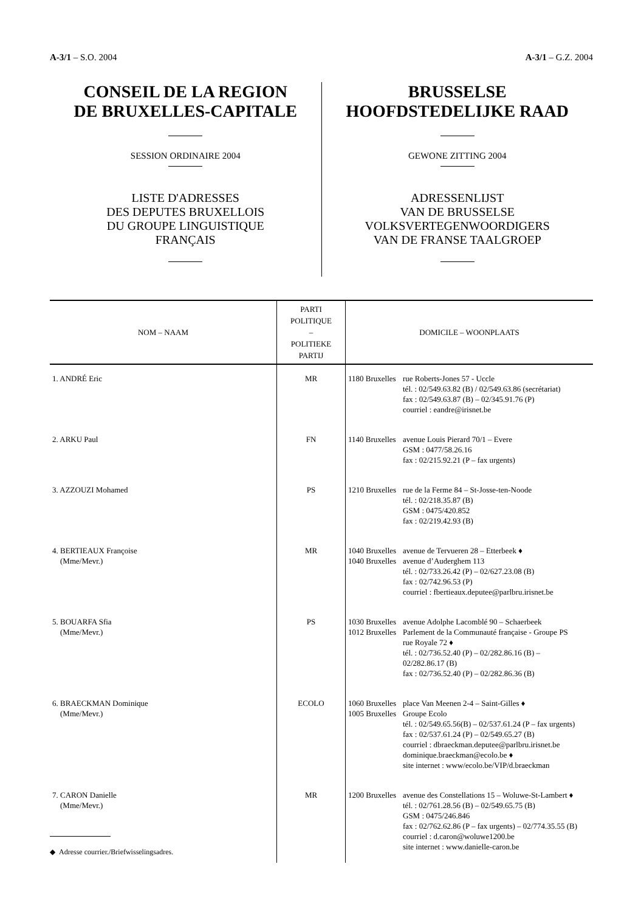A-3/1 – S.O. 2004 A-3/1 – G.Z. 2004
CONSEIL DE LA REGION
DE BRUXELLES-CAPITALE
SESSION ORDINAIRE 2004
LISTE D'ADRESSES
DES DEPUTES BRUXELLOIS
DU GROUPE LINGUISTIQUE
FRANÇAIS
BRUSSELSE
HOOFDSTEDELIJKE RAAD
GEWONE ZITTING 2004
ADRESSENLIJST
VAN DE BRUSSELSE
VOLKSVERTEGENWOORDIGERS
VAN DE FRANSE TAALGROEP
| NOM – NAAM | PARTI POLITIQUE – POLITIEKE PARTIJ | DOMICILE – WOONPLAATS |
| --- | --- | --- |
| 1. ANDRÉ Eric | MR | 1180 Bruxelles rue Roberts-Jones 57 - Uccle tél. : 02/549.63.82 (B) / 02/549.63.86 (secrétariat) fax : 02/549.63.87 (B) – 02/345.91.76 (P) courriel : eandre@irisnet.be |
| 2. ARKU Paul | FN | 1140 Bruxelles avenue Louis Pierard 70/1 – Evere GSM : 0477/58.26.16 fax : 02/215.92.21 (P – fax urgents) |
| 3. AZZOUZI Mohamed | PS | 1210 Bruxelles rue de la Ferme 84 – St-Josse-ten-Noode tél. : 02/218.35.87 (B) GSM : 0475/420.852 fax : 02/219.42.93 (B) |
| 4. BERTIEAUX Françoise (Mme/Mevr.) | MR | 1040 Bruxelles 1040 Bruxelles avenue de Tervueren 28 – Etterbeek ♦ avenue d’Auderghem 113 tél. : 02/733.26.42 (P) – 02/627.23.08 (B) fax : 02/742.96.53 (P) courriel : fbertieaux.deputee@parlbru.irisnet.be |
| 5. BOUARFA Sfia (Mme/Mevr.) | PS | 1030 Bruxelles 1012 Bruxelles avenue Adolphe Lacomblé 90 – Schaerbeek Parlement de la Communauté française - Groupe PS rue Royale 72 ♦ tél. : 02/736.52.40 (P) – 02/282.86.16 (B) – 02/282.86.17 (B) fax : 02/736.52.40 (P) – 02/282.86.36 (B) |
| 6. BRAECKMAN Dominique (Mme/Mevr.) | ECOLO | 1060 Bruxelles 1005 Bruxelles place Van Meenen 2-4 – Saint-Gilles ♦ Groupe Ecolo tél. : 02/549.65.56(B) – 02/537.61.24 (P – fax urgents) fax : 02/537.61.24 (P) – 02/549.65.27 (B) courriel : dbraeckman.deputee@parlbru.irisnet.be dominique.braeckman@ecolo.be ♦ site internet : www/ecolo.be/VIP/d.braeckman |
| 7. CARON Danielle (Mme/Mevr.) | MR | 1200 Bruxelles avenue des Constellations 15 – Woluwe-St-Lambert ♦ tél. : 02/761.28.56 (B) – 02/549.65.75 (B) GSM : 0475/246.846 fax : 02/762.62.86 (P – fax urgents) – 02/774.35.55 (B) courriel : d.caron@woluwe1200.be site internet : www.danielle-caron.be |
◆ Adresse courrier./Briefwisselingsadres.